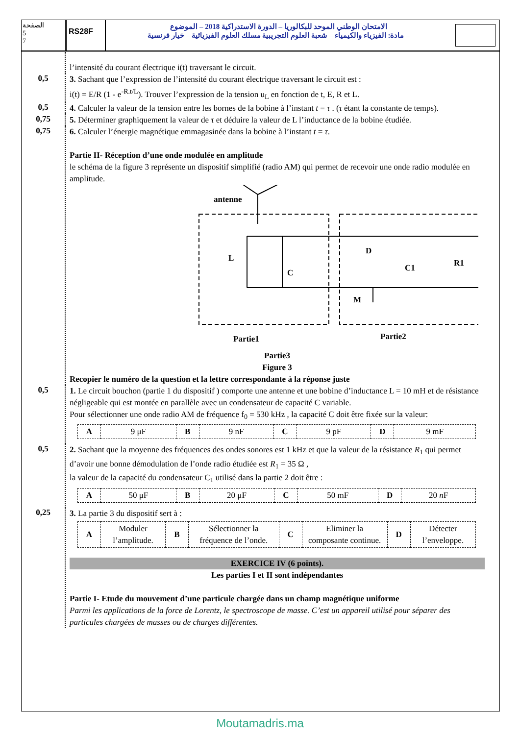الصفحة
5
7
RS28F
الامتحان الوطني الموحد للبكالوريا – الدورة الاستدراكية 2018 – الموضوع
– مادة: الفيزياء والكيمياء – شعبة العلوم التجريبية مسلك العلوم الفيزيائية – خيار فرنسية
l’intensité du courant électrique i(t) traversant le circuit.
0,5
3. Sachant que l’expression de l’intensité du courant électrique traversant le circuit est :
i(t) = E/R (1 - e<sup>-R.t/L</sup>). Trouver l’expression de la tension u<sub>L</sub> en fonction de t, E, R et L.
0,5
4. Calculer la valeur de la tension entre les bornes de la bobine à l’instant t = τ . (τ étant la constante de temps).
0,75
5. Déterminer graphiquement la valeur de τ et déduire la valeur de L l’inductance de la bobine étudiée.
0,75
6. Calculer l’énergie magnétique emmagasinée dans la bobine à l’instant t = τ.
Partie II- Réception d’une onde modulée en amplitude
le schéma de la figure 3 représente un dispositif simplifié (radio AM) qui permet de recevoir une onde radio modulée en amplitude.
antenne
L
C
D
C1
R1
M
Partie1
Partie2
Partie3
Figure 3
Recopier le numéro de la question et la lettre correspondante à la réponse juste
0,5
1. Le circuit bouchon (partie 1 du dispositif ) comporte une antenne et une bobine d’inductance L = 10 mH et de résistance négligeable qui est montée en parallèle avec un condensateur de capacité C variable.
Pour sélectionner une onde radio AM de fréquence f<sub>0</sub> = 530 kHz , la capacité C doit être fixée sur la valeur:
| A | 9 μF | B | 9 nF | C | 9 pF | D | 9 mF |
0,5
2. Sachant que la moyenne des fréquences des ondes sonores est 1 kHz et que la valeur de la résistance R<sub>1</sub> qui permet d’avoir une bonne démodulation de l’onde radio étudiée est R<sub>1</sub> = 35 Ω ,
la valeur de la capacité du condensateur C<sub>1</sub> utilisé dans la partie 2 doit être :
| A | 50 μF | B | 20 μF | C | 50 mF | D | 20 n F |
0,25
3. La partie 3 du dispositif sert à :
| A | Moduler l’amplitude. | B | Sélectionner la fréquence de l’onde. | C | Eliminer la composante continue. | D | Détecter l’enveloppe. |
EXERCICE IV (6 points).
Les parties I et II sont indépendantes
Partie I- Etude du mouvement d’une particule chargée dans un champ magnétique uniforme
Parmi les applications de la force de Lorentz, le spectroscope de masse. C’est un appareil utilisé pour séparer des particules chargées de masses ou de charges différentes.
Moutamadris.ma